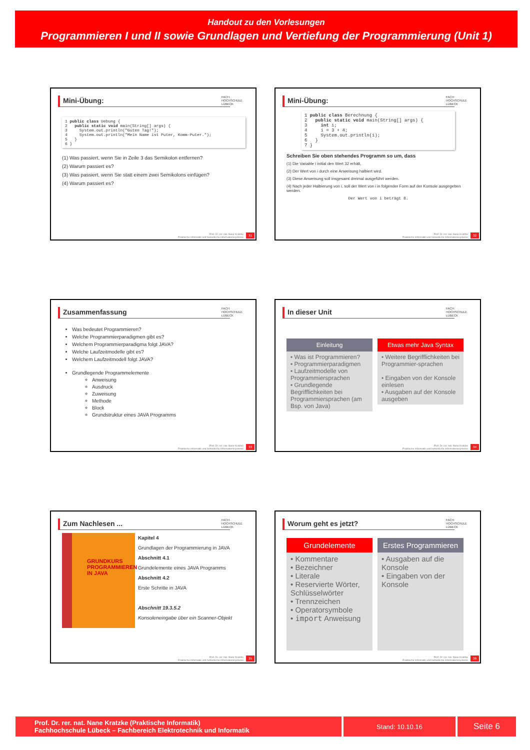Handout zu den Vorlesungen
Programmieren I und II sowie Grundlagen und Vertiefung der Programmierung (Unit 1)
Mini-Übung:
FACH
HOCHSCHULE
LÜBECK
1 public class Uebung {
2   public static void main(String[] args) {
3     System.out.println("Guten Tag!");
4     System.out.println("Mein Name ist Puter, Komm-Puter.");
5   }
6 }
(1) Was passiert, wenn Sie in Zeile 3 das Semikolon entfernen?
(2) Warum passiert es?
(3) Was passiert, wenn Sie statt einem zwei Semikolons einfügen?
(4) Warum passiert es?
Prof. Dr. rer. nat. Nane Kratzke
Praktische Informatik und betriebliche Informationssysteme
31
Mini-Übung:
FACH
HOCHSCHULE
LÜBECK
1 public class Berechnung {
2   public static void main(String[] args) {
3     int i;
4     i = 3 + 4;
5     System.out.println(i);
6   }
7 }
Schreiben Sie oben stehendes Programm so um, dass
(1) Die Variable i initial den Wert 32 erhält,
(2) Der Wert von i durch eine Anweisung halbiert wird.
(3) Diese Anweisung soll insgesamt dreimal ausgeführt werden.
(4) Nach jeder Halbierung von i, soll der Wert von i in folgender Form auf der Konsole ausgegeben werden.
Der Wert von i beträgt 8.
Prof. Dr. rer. nat. Nane Kratzke
Praktische Informatik und betriebliche Informationssysteme
32
Zusammenfassung
FACH
HOCHSCHULE
LÜBECK
Was bedeutet Programmieren?
Welche Programmierparadigmen gibt es?
Welchem Programmierparadigma folgt JAVA?
Welche Laufzeitmodelle gibt es?
Welchem Laufzeitmodell folgt JAVA?
Grundlegende Programmelemente
Anweisung
Ausdruck
Zuweisung
Methode
Block
Grundstruktur eines JAVA Programms
Prof. Dr. rer. nat. Nane Kratzke
Praktische Informatik und betriebliche Informationssysteme
33
In dieser Unit
FACH
HOCHSCHULE
LÜBECK
Einleitung
• Was ist Programmieren?
• Programmierparadigmen
• Laufzeitmodelle von Programmiersprachen
• Grundlegende Begrifflichkeiten bei Programmiersprachen (am Bsp. von Java)
Etwas mehr Java Syntax
• Weitere Begrifflichkeiten bei Programmier-sprachen
• Eingaben von der Konsole einlesen
• Ausgaben auf der Konsole ausgeben
Prof. Dr. rer. nat. Nane Kratzke
Praktische Informatik und betriebliche Informationssysteme
34
Zum Nachlesen ...
FACH
HOCHSCHULE
LÜBECK
GRUNDKURS PROGRAMMIEREN IN JAVA
Kapitel 4
Grundlagen der Programmierung in JAVA
Abschnitt 4.1
Grundelemente eines JAVA Programms
Abschnitt 4.2
Erste Schritte in JAVA
Abschnitt 19.3.5.2
Konsoleneingabe über ein Scanner-Objekt
Prof. Dr. rer. nat. Nane Kratzke
Praktische Informatik und betriebliche Informationssysteme
35
Worum geht es jetzt?
FACH
HOCHSCHULE
LÜBECK
Grundelemente
• Kommentare
• Bezeichner
• Literale
• Reservierte Wörter, Schlüsselwörter
• Trennzeichen
• Operatorsymbole
• import Anweisung
Erstes Programmieren
• Ausgaben auf die Konsole
• Eingaben von der Konsole
Prof. Dr. rer. nat. Nane Kratzke
Praktische Informatik und betriebliche Informationssysteme
36
Prof. Dr. rer. nat. Nane Kratzke (Praktische Informatik)
Fachhochschule Lübeck – Fachbereich Elektrotechnik und Informatik
Stand: 10.10.16
Seite 6